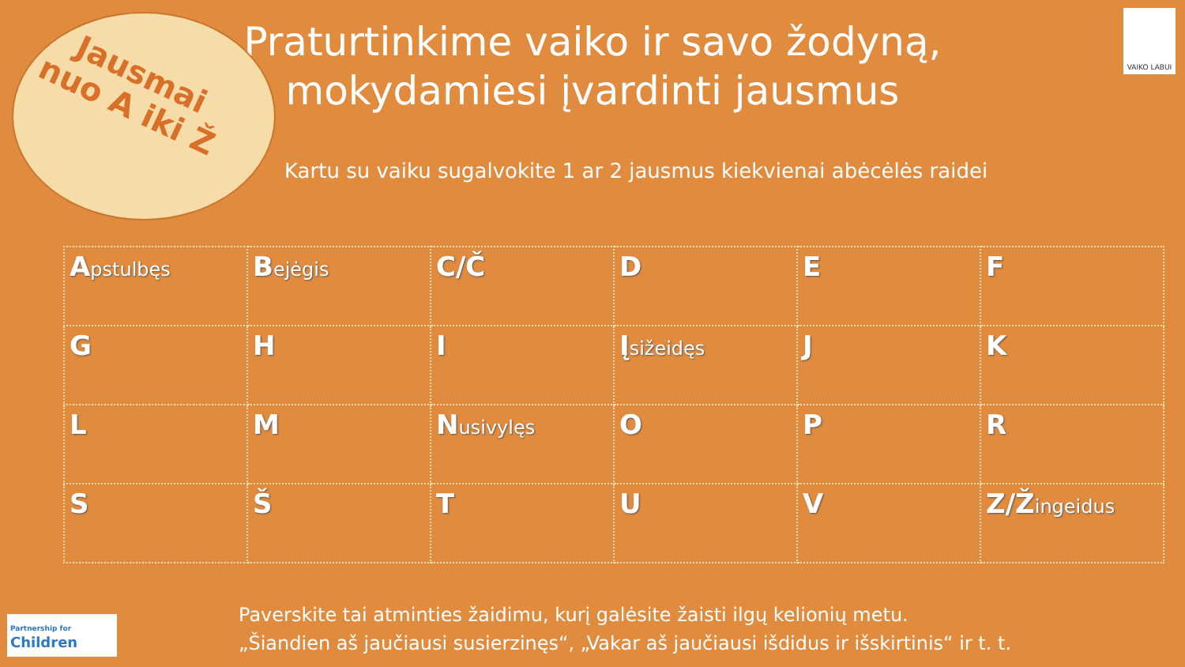Jausmai nuo A iki Ž
VAIKO LABUI
Praturtinkime vaiko ir savo žodyną, mokydamiesi įvardinti jausmus
Kartu su vaiku sugalvokite 1 ar 2 jausmus kiekvienai abėcėlės raidei
| A pstulbęs | B ejėgis | C/Č | D | E | F |
| G | H | I | Į sižeidęs | J | K |
| L | M | N usivylęs | O | P | R |
| S | Š | T | U | V | Z/Ž ingeidus |
Paverskite tai atminties žaidimu, kurį galėsite žaisti ilgų kelionių metu.
„Šiandien aš jaučiausi susierzinęs“, „Vakar aš jaučiausi išdidus ir išskirtinis“ ir t. t.
Partnership for
Children